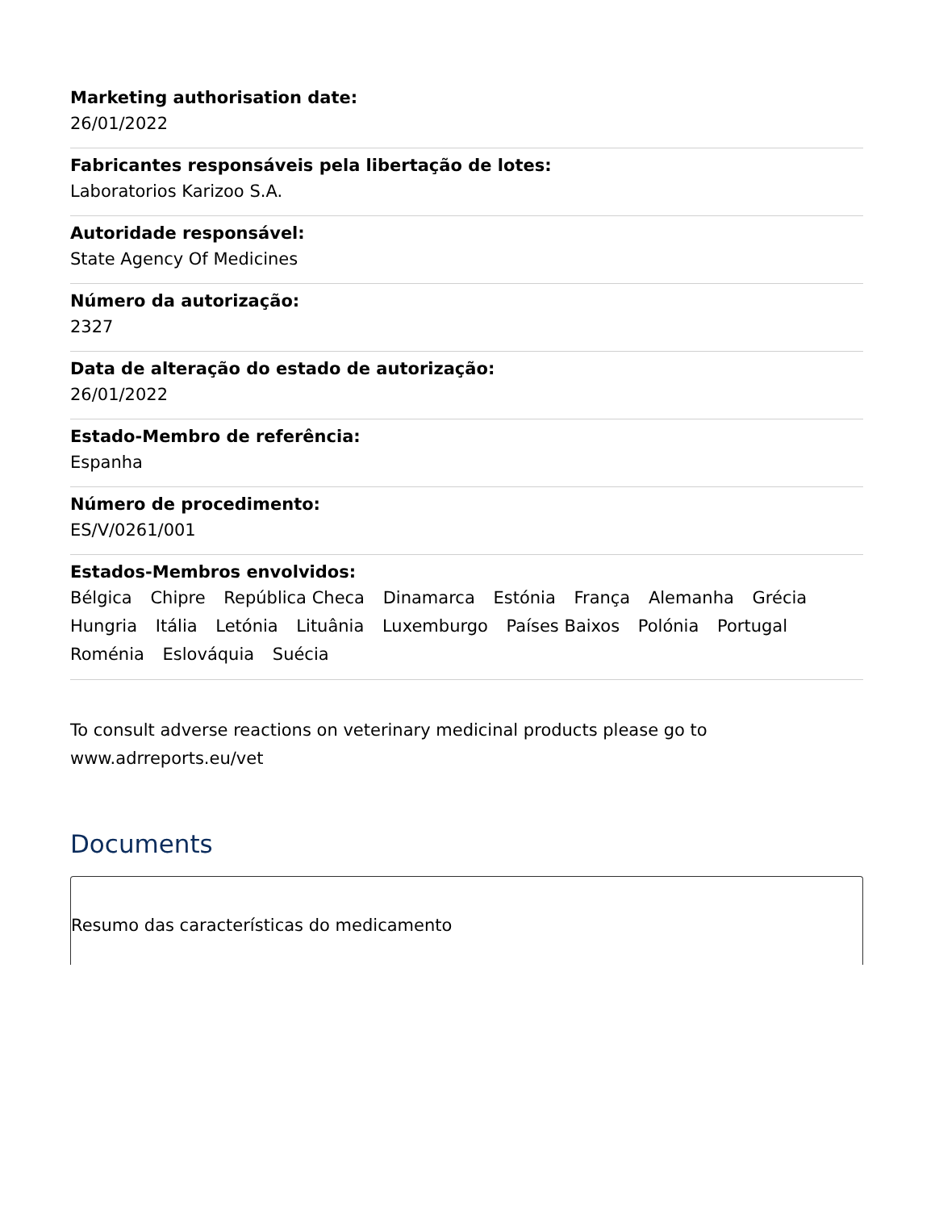Marketing authorisation date:
26/01/2022
Fabricantes responsáveis pela libertação de lotes:
Laboratorios Karizoo S.A.
Autoridade responsável:
State Agency Of Medicines
Número da autorização:
2327
Data de alteração do estado de autorização:
26/01/2022
Estado-Membro de referência:
Espanha
Número de procedimento:
ES/V/0261/001
Estados-Membros envolvidos:
Bélgica Chipre República Checa Dinamarca Estónia França Alemanha Grécia Hungria Itália Letónia Lituânia Luxemburgo Países Baixos Polónia Portugal Roménia Eslováquia Suécia
To consult adverse reactions on veterinary medicinal products please go to www.adrreports.eu/vet
Documents
Resumo das características do medicamento